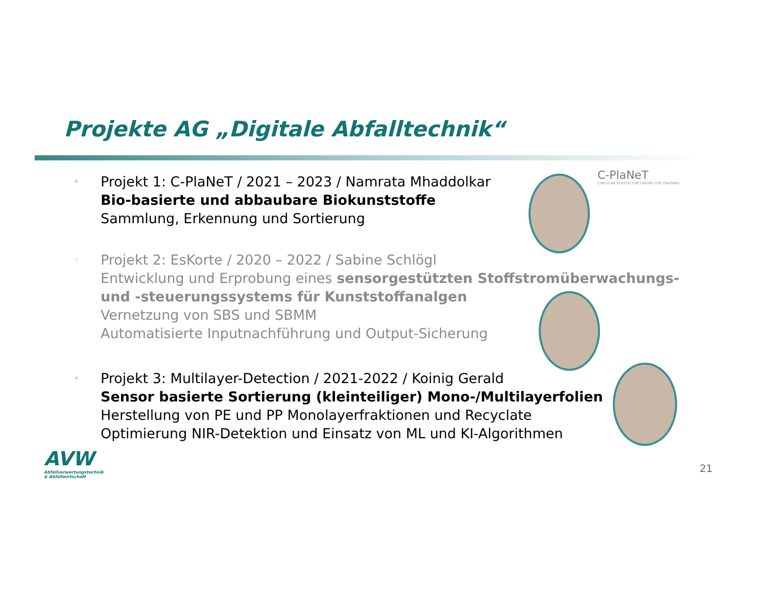Projekte AG „Digitale Abfalltechnik“
C-PlaNeT
CIRCULAR PLASTICS NETWORK FOR TRAINING
◦
Projekt 1: C-PlaNeT / 2021 – 2023 / Namrata Mhaddolkar
Bio-basierte und abbaubare Biokunststoffe
Sammlung, Erkennung und Sortierung
◦
Projekt 2: EsKorte / 2020 – 2022 / Sabine Schlögl
Entwicklung und Erprobung eines sensorgestützten Stoffstromüberwachungs-
und -steuerungssystems für Kunststoffanalgen
Vernetzung von SBS und SBMM
Automatisierte Inputnachführung und Output-Sicherung
◦
Projekt 3: Multilayer-Detection / 2021-2022 / Koinig Gerald
Sensor basierte Sortierung (kleinteiliger) Mono-/Multilayerfolien
Herstellung von PE und PP Monolayerfraktionen und Recyclate
Optimierung NIR-Detektion und Einsatz von ML und KI-Algorithmen
AVW
Abfallverwertungstechnik
& Abfallwirtschaft
21